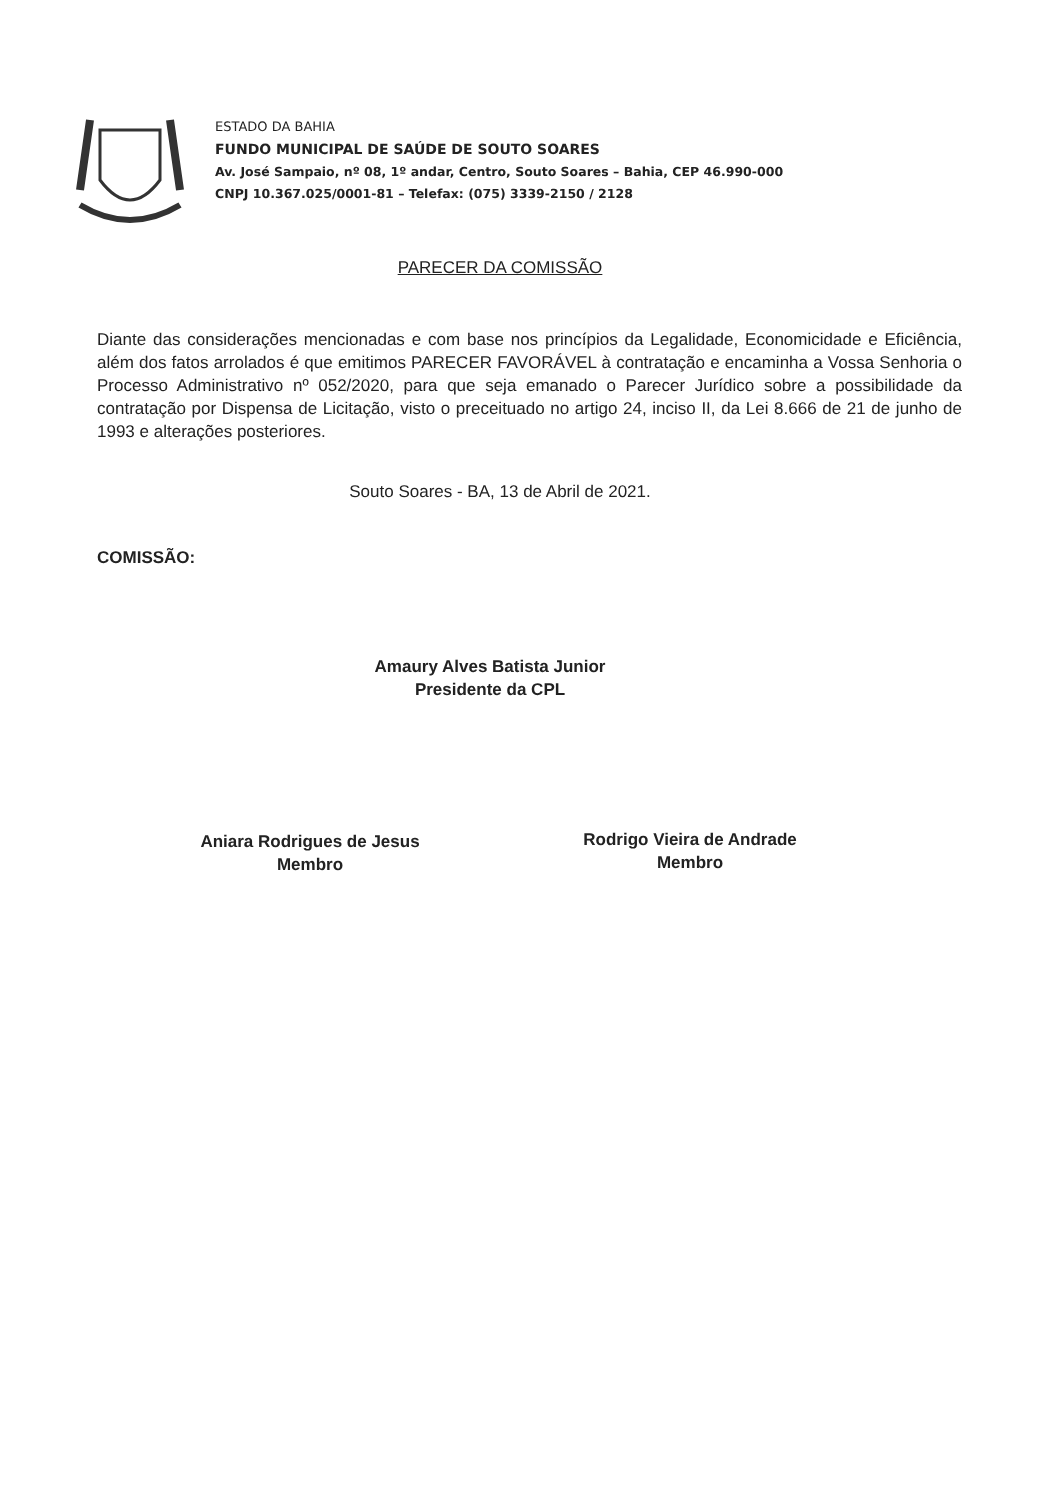ESTADO DA BAHIA
FUNDO MUNICIPAL DE SAÚDE DE SOUTO SOARES
Av. José Sampaio, nº 08, 1º andar, Centro, Souto Soares – Bahia, CEP 46.990-000
CNPJ 10.367.025/0001-81 – Telefax: (075) 3339-2150 / 2128
PARECER DA COMISSÃO
Diante das considerações mencionadas e com base nos princípios da Legalidade, Economicidade e Eficiência, além dos fatos arrolados é que emitimos PARECER FAVORÁVEL à contratação e encaminha a Vossa Senhoria o Processo Administrativo nº 052/2020, para que seja emanado o Parecer Jurídico sobre a possibilidade da contratação por Dispensa de Licitação, visto o preceituado no artigo 24, inciso II, da Lei 8.666 de 21 de junho de 1993 e alterações posteriores.
Souto Soares - BA, 13 de Abril de 2021.
COMISSÃO:
Amaury Alves Batista Junior
Presidente da CPL
Aniara Rodrigues de Jesus
Membro
Rodrigo Vieira de Andrade
Membro